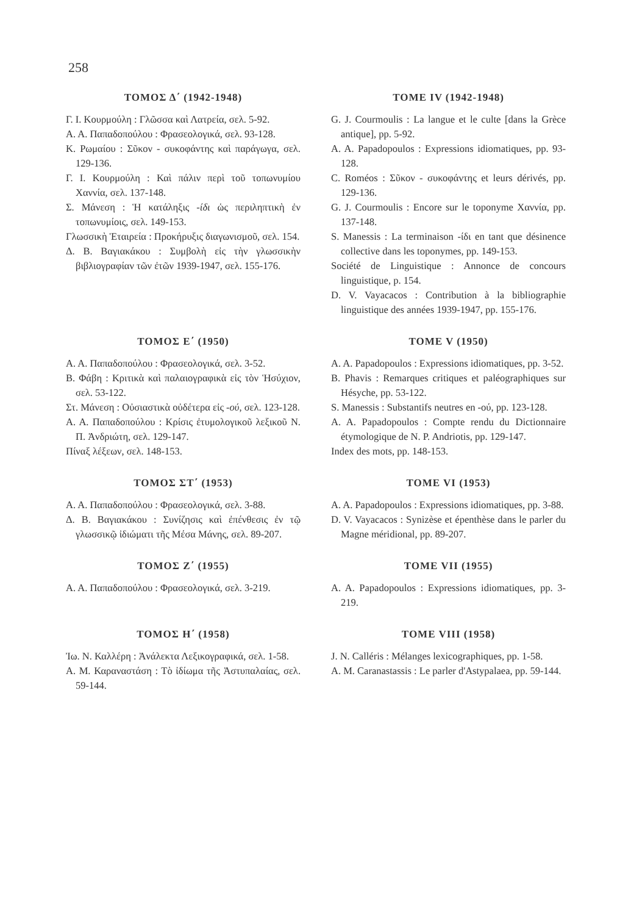258
ΤΟΜΟΣ Δ΄ (1942-1948)
Γ. Ι. Κουρμούλη : Γλῶσσα καὶ Λατρεία, σελ. 5-92.
Α. Α. Παπαδοπούλου : Φρασεολογικά, σελ. 93-128.
Κ. Ρωμαίου : Σῦκον - συκοφάντης καὶ παράγωγα, σελ. 129-136.
Γ. Ι. Κουρμούλη : Καὶ πάλιν περὶ τοῦ τοπωνυμίου Χαννία, σελ. 137-148.
Σ. Μάνεση : Ἡ κατάληξις -ίδι ὡς περιληπτικὴ ἐν τοπωνυμίοις, σελ. 149-153.
Γλωσσικὴ Ἑταιρεία : Προκήρυξις διαγωνισμοῦ, σελ. 154.
Δ. Β. Βαγιακάκου : Συμβολὴ εἰς τὴν γλωσσικὴν βιβλιογραφίαν τῶν ἐτῶν 1939-1947, σελ. 155-176.
TOME IV (1942-1948)
G. J. Courmoulis : La langue et le culte [dans la Grèce antique], pp. 5-92.
A. A. Papadopoulos : Expressions idiomatiques, pp. 93-128.
C. Roméos : Σῦκον - συκοφάντης et leurs dérivés, pp. 129-136.
G. J. Courmoulis : Encore sur le toponyme Χαννία, pp. 137-148.
S. Manessis : La terminaison -ίδι en tant que désinence collective dans les toponymes, pp. 149-153.
Société de Linguistique : Annonce de concours linguistique, p. 154.
D. V. Vayacacos : Contribution à la bibliographie linguistique des années 1939-1947, pp. 155-176.
ΤΟΜΟΣ Ε΄ (1950)
Α. Α. Παπαδοπούλου : Φρασεολογικά, σελ. 3-52.
Β. Φάβη : Κριτικὰ καὶ παλαιογραφικὰ εἰς τὸν Ἡσύχιον, σελ. 53-122.
Στ. Μάνεση : Οὐσιαστικὰ οὐδέτερα εἰς -ού, σελ. 123-128.
Α. Α. Παπαδοπούλου : Κρίσις ἐτυμολογικοῦ λεξικοῦ Ν. Π. Ἀνδριώτη, σελ. 129-147.
Πίναξ λέξεων, σελ. 148-153.
TOME V (1950)
A. A. Papadopoulos : Expressions idiomatiques, pp. 3-52.
B. Phavis : Remarques critiques et paléographiques sur Hésyche, pp. 53-122.
S. Manessis : Substantifs neutres en -ού, pp. 123-128.
A. A. Papadopoulos : Compte rendu du Dictionnaire étymologique de N. P. Andriotis, pp. 129-147.
Index des mots, pp. 148-153.
ΤΟΜΟΣ ΣΤ΄ (1953)
Α. Α. Παπαδοπούλου : Φρασεολογικά, σελ. 3-88.
Δ. Β. Βαγιακάκου : Συνίζησις καὶ ἐπένθεσις ἐν τῷ γλωσσικῷ ἰδιώματι τῆς Μέσα Μάνης, σελ. 89-207.
TOME VI (1953)
A. A. Papadopoulos : Expressions idiomatiques, pp. 3-88.
D. V. Vayacacos : Synizèse et épenthèse dans le parler du Magne méridional, pp. 89-207.
ΤΟΜΟΣ Ζ΄ (1955)
Α. Α. Παπαδοπούλου : Φρασεολογικά, σελ. 3-219.
TOME VII (1955)
A. A. Papadopoulos : Expressions idiomatiques, pp. 3-219.
ΤΟΜΟΣ Η΄ (1958)
Ἰω. Ν. Καλλέρη : Ἀνάλεκτα Λεξικογραφικά, σελ. 1-58.
Α. Μ. Καραναστάση : Τὸ ἰδίωμα τῆς Ἀστυπαλαίας, σελ. 59-144.
TOME VIII (1958)
J. N. Calléris : Mélanges lexicographiques, pp. 1-58.
A. M. Caranastassis : Le parler d'Astypalaea, pp. 59-144.